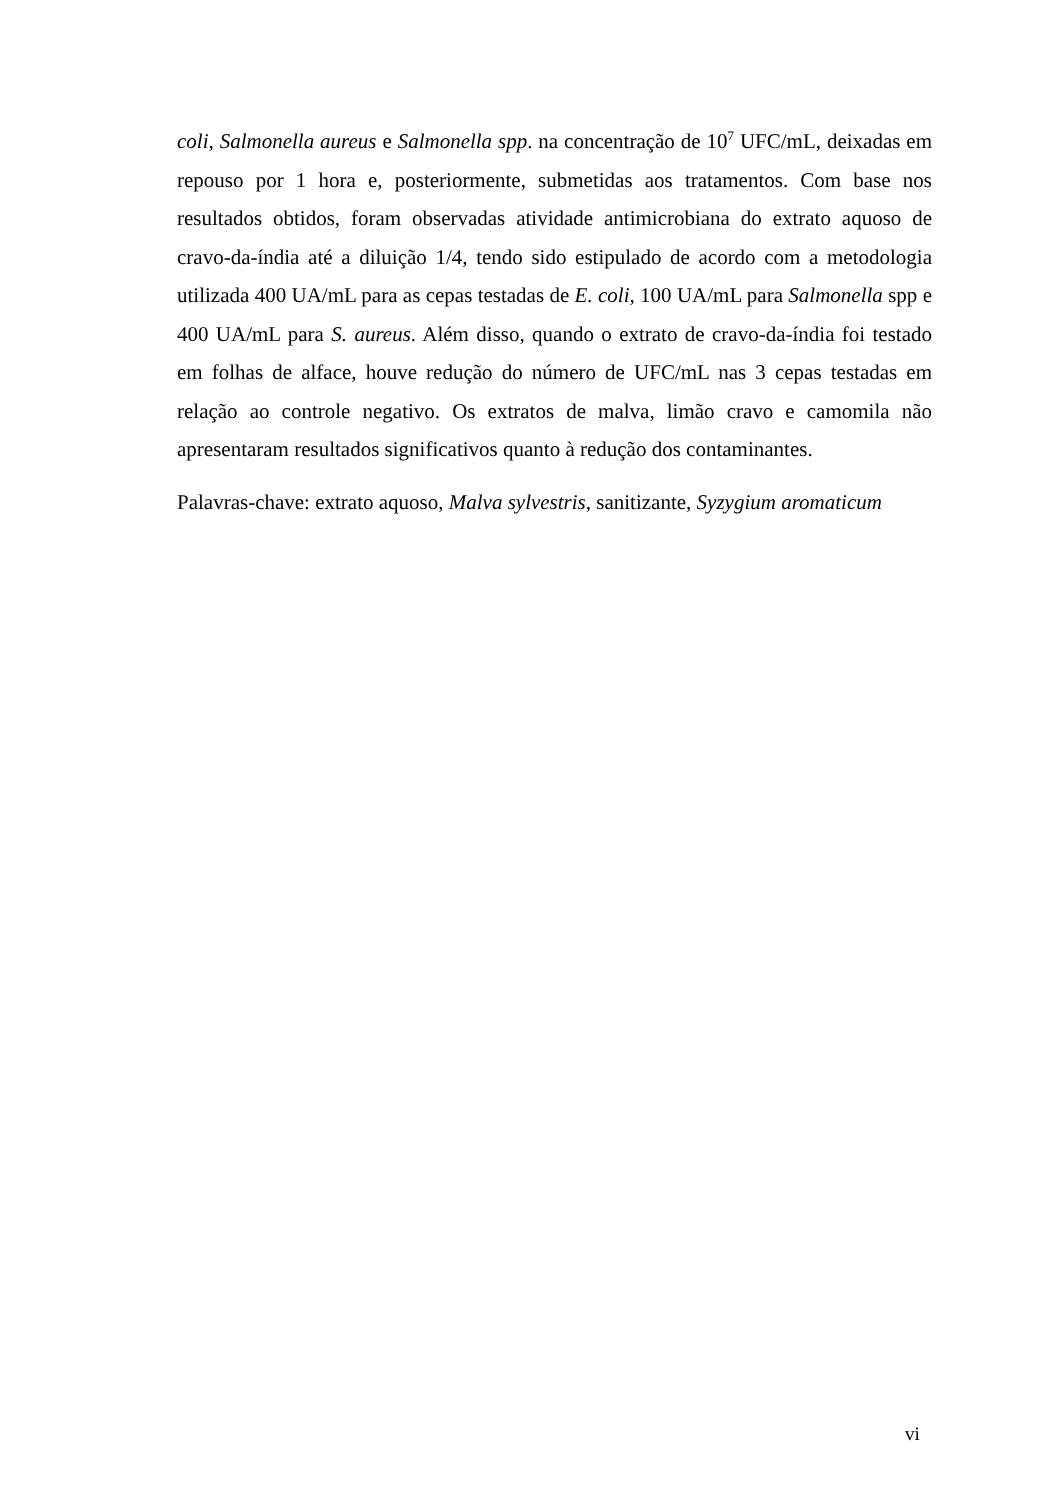coli, Salmonella aureus e Salmonella spp. na concentração de 10<sup>7</sup> UFC/mL, deixadas em repouso por 1 hora e, posteriormente, submetidas aos tratamentos. Com base nos resultados obtidos, foram observadas atividade antimicrobiana do extrato aquoso de cravo-da-índia até a diluição 1/4, tendo sido estipulado de acordo com a metodologia utilizada 400 UA/mL para as cepas testadas de E. coli, 100 UA/mL para Salmonella spp e 400 UA/mL para S. aureus. Além disso, quando o extrato de cravo-da-índia foi testado em folhas de alface, houve redução do número de UFC/mL nas 3 cepas testadas em relação ao controle negativo. Os extratos de malva, limão cravo e camomila não apresentaram resultados significativos quanto à redução dos contaminantes.
Palavras-chave: extrato aquoso, Malva sylvestris, sanitizante, Syzygium aromaticum
vi